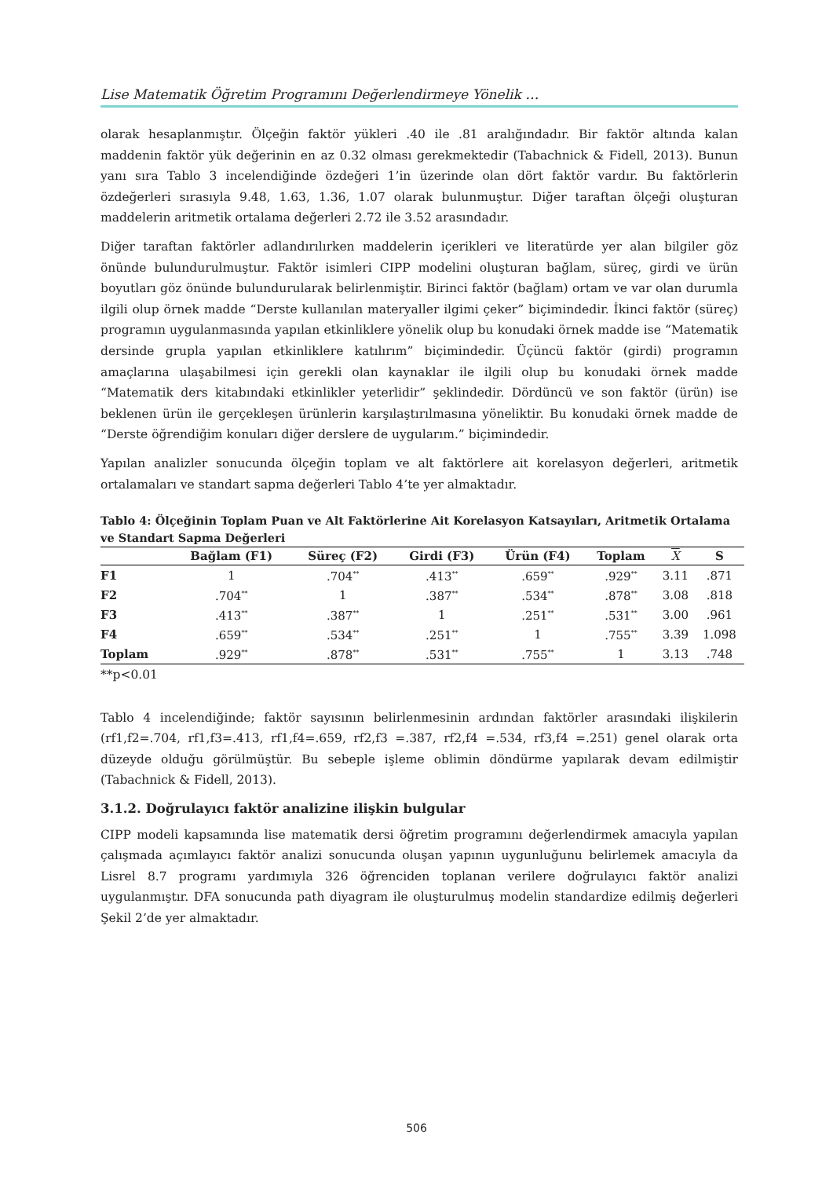Lise Matematik Öğretim Programını Değerlendirmeye Yönelik …
olarak hesaplanmıştır. Ölçeğin faktör yükleri .40 ile .81 aralığındadır. Bir faktör altında kalan maddenin faktör yük değerinin en az 0.32 olması gerekmektedir (Tabachnick & Fidell, 2013). Bunun yanı sıra Tablo 3 incelendiğinde özdeğeri 1’in üzerinde olan dört faktör vardır. Bu faktörlerin özdeğerleri sırasıyla 9.48, 1.63, 1.36, 1.07 olarak bulunmuştur. Diğer taraftan ölçeği oluşturan maddelerin aritmetik ortalama değerleri 2.72 ile 3.52 arasındadır.
Diğer taraftan faktörler adlandırılırken maddelerin içerikleri ve literatürde yer alan bilgiler göz önünde bulundurulmuştur. Faktör isimleri CIPP modelini oluşturan bağlam, süreç, girdi ve ürün boyutları göz önünde bulundurularak belirlenmiştir. Birinci faktör (bağlam) ortam ve var olan durumla ilgili olup örnek madde “Derste kullanılan materyaller ilgimi çeker” biçimindedir. İkinci faktör (süreç) programın uygulanmasında yapılan etkinliklere yönelik olup bu konudaki örnek madde ise “Matematik dersinde grupla yapılan etkinliklere katılırım” biçimindedir. Üçüncü faktör (girdi) programın amaçlarına ulaşabilmesi için gerekli olan kaynaklar ile ilgili olup bu konudaki örnek madde “Matematik ders kitabındaki etkinlikler yeterlidir” şeklindedir. Dördüncü ve son faktör (ürün) ise beklenen ürün ile gerçekleşen ürünlerin karşılaştırılmasına yöneliktir. Bu konudaki örnek madde de “Derste öğrendiğim konuları diğer derslere de uygularım.” biçimindedir.
Yapılan analizler sonucunda ölçeğin toplam ve alt faktörlere ait korelasyon değerleri, aritmetik ortalamaları ve standart sapma değerleri Tablo 4’te yer almaktadır.
Tablo 4: Ölçeğinin Toplam Puan ve Alt Faktörlerine Ait Korelasyon Katsayıları, Aritmetik Ortalama ve Standart Sapma Değerleri
| | Bağlam (F1) | Süreç (F2) | Girdi (F3) | Ürün (F4) | Toplam | X | S |
| --- | --- | --- | --- | --- | --- | --- | --- |
| F1 | 1 | .704<sup>**</sup> | .413<sup>**</sup> | .659<sup>**</sup> | .929<sup>**</sup> | 3.11 | .871 |
| F2 | .704<sup>**</sup> | 1 | .387<sup>**</sup> | .534<sup>**</sup> | .878<sup>**</sup> | 3.08 | .818 |
| F3 | .413<sup>**</sup> | .387<sup>**</sup> | 1 | .251<sup>**</sup> | .531<sup>**</sup> | 3.00 | .961 |
| F4 | .659<sup>**</sup> | .534<sup>**</sup> | .251<sup>**</sup> | 1 | .755<sup>**</sup> | 3.39 | 1.098 |
| Toplam | .929<sup>**</sup> | .878<sup>**</sup> | .531<sup>**</sup> | .755<sup>**</sup> | 1 | 3.13 | .748 |
**p<0.01
Tablo 4 incelendiğinde; faktör sayısının belirlenmesinin ardından faktörler arasındaki ilişkilerin (rf1,f2=.704, rf1,f3=.413, rf1,f4=.659, rf2,f3 =.387, rf2,f4 =.534, rf3,f4 =.251) genel olarak orta düzeyde olduğu görülmüştür. Bu sebeple işleme oblimin döndürme yapılarak devam edilmiştir (Tabachnick & Fidell, 2013).
3.1.2. Doğrulayıcı faktör analizine ilişkin bulgular
CIPP modeli kapsamında lise matematik dersi öğretim programını değerlendirmek amacıyla yapılan çalışmada açımlayıcı faktör analizi sonucunda oluşan yapının uygunluğunu belirlemek amacıyla da Lisrel 8.7 programı yardımıyla 326 öğrenciden toplanan verilere doğrulayıcı faktör analizi uygulanmıştır. DFA sonucunda path diyagram ile oluşturulmuş modelin standardize edilmiş değerleri Şekil 2’de yer almaktadır.
506